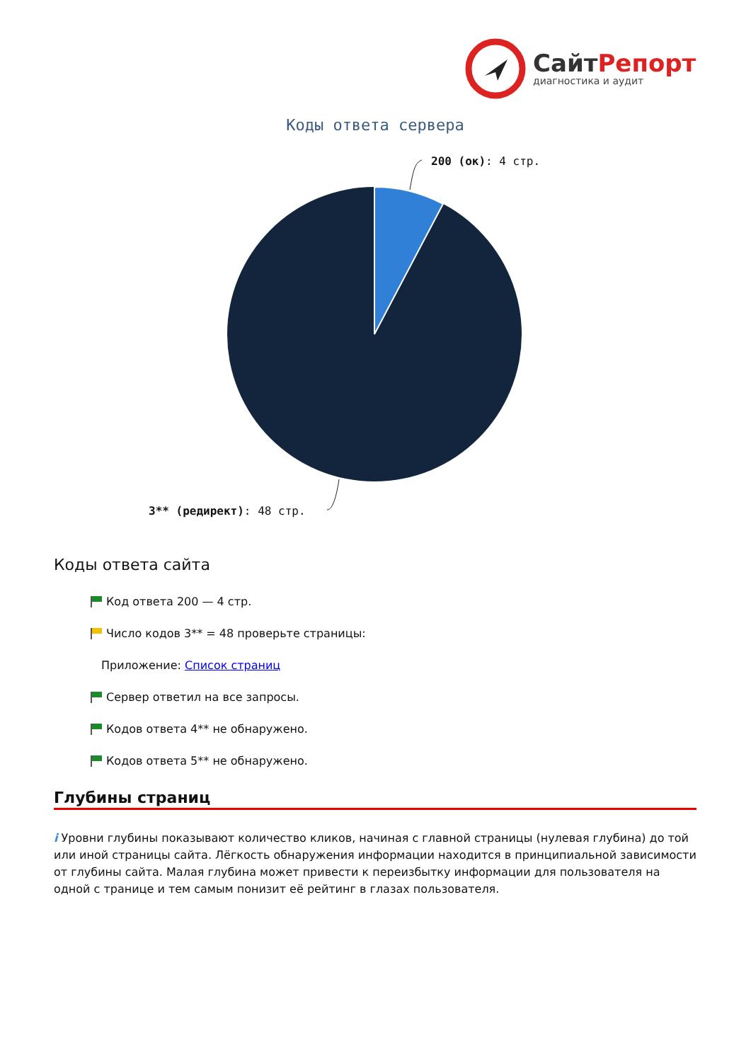СайтРепорт
диагностика и аудит
Коды ответа сервера
200 (ок): 4 стр.
3** (редирект): 48 стр.
Коды ответа сайта
Код ответа 200 — 4 стр.
Число кодов 3** = 48 проверьте страницы:
Приложение: Список страниц
Сервер ответил на все запросы.
Кодов ответа 4** не обнаружено.
Кодов ответа 5** не обнаружено.
Глубины страниц
i Уровни глубины показывают количество кликов, начиная с главной страницы (нулевая глубина) до той или иной страницы сайта. Лёгкость обнаружения информации находится в принципиальной зависимости от глубины сайта. Малая глубина может привести к переизбытку информации для пользователя на одной с транице и тем самым понизит её рейтинг в глазах пользователя.